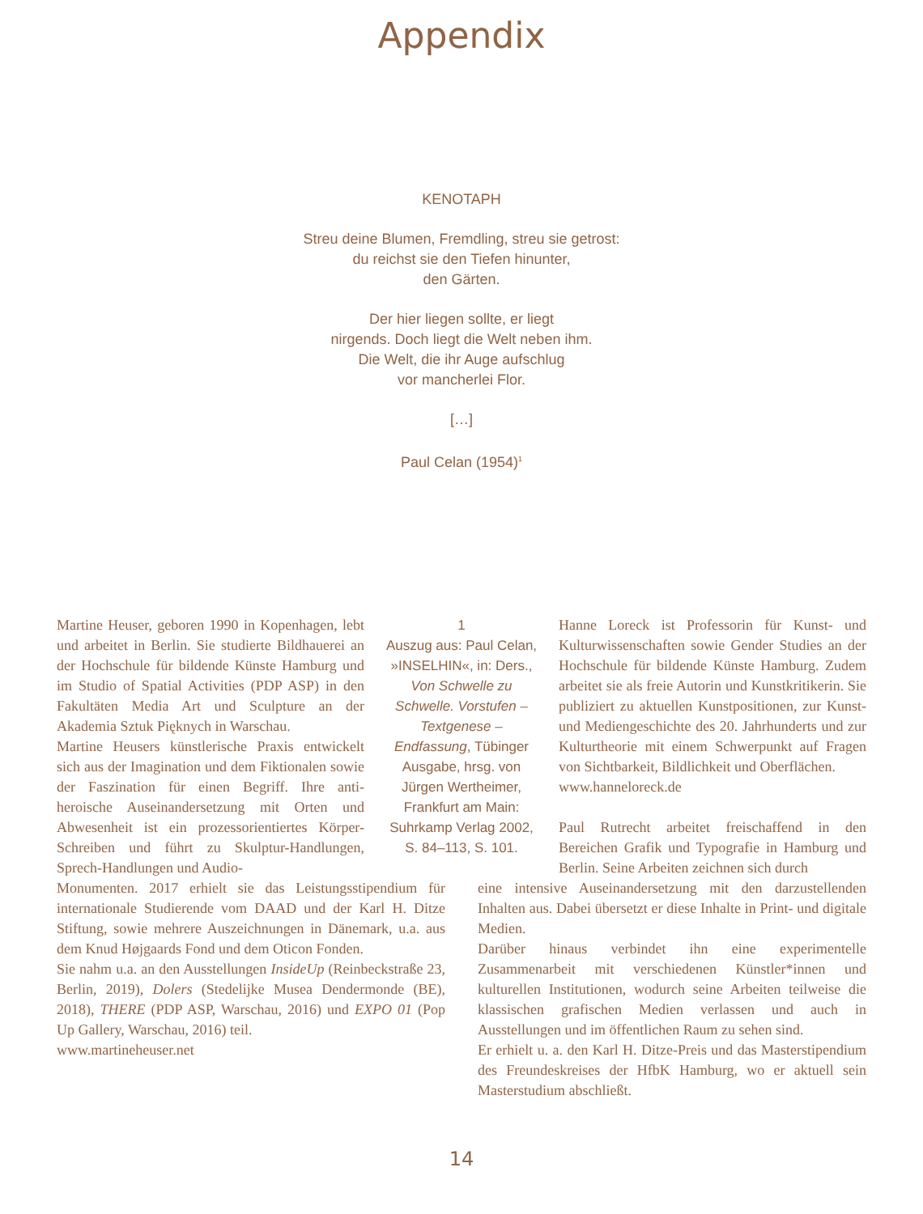Appendix
KENOTAPH
Streu deine Blumen, Fremdling, streu sie getrost:
du reichst sie den Tiefen hinunter,
den Gärten.
Der hier liegen sollte, er liegt
nirgends. Doch liegt die Welt neben ihm.
Die Welt, die ihr Auge aufschlug
vor mancherlei Flor.
[…]
Paul Celan (1954)<sup>1</sup>
Martine Heuser, geboren 1990 in Kopenhagen, lebt und arbeitet in Berlin. Sie studierte Bildhauerei an der Hochschule für bildende Künste Hamburg und im Studio of Spatial Activities (PDP ASP) in den Fakultäten Media Art und Sculpture an der Akademia Sztuk Pięknych in Warschau.
Martine Heusers künstlerische Praxis entwickelt sich aus der Imagination und dem Fiktionalen sowie der Faszination für einen Begriff. Ihre anti-heroische Auseinandersetzung mit Orten und Abwesenheit ist ein prozessorientiertes Körper-Schreiben und führt zu Skulptur-Handlungen, Sprech-Handlungen und Audio-
1
Auszug aus: Paul Celan, »INSELHIN«, in: Ders., Von Schwelle zu Schwelle. Vorstufen – Textgenese – Endfassung, Tübinger Ausgabe, hrsg. von Jürgen Wertheimer, Frankfurt am Main: Suhrkamp Verlag 2002, S. 84–113, S. 101.
Hanne Loreck ist Professorin für Kunst- und Kulturwissenschaften sowie Gender Studies an der Hochschule für bildende Künste Hamburg. Zudem arbeitet sie als freie Autorin und Kunstkritikerin. Sie publiziert zu aktuellen Kunstpositionen, zur Kunst- und Mediengeschichte des 20. Jahrhunderts und zur Kulturtheorie mit einem Schwerpunkt auf Fragen von Sichtbarkeit, Bildlichkeit und Oberflächen.
www.hanneloreck.de
Paul Rutrecht arbeitet freischaffend in den Bereichen Grafik und Typografie in Hamburg und Berlin. Seine Arbeiten zeichnen sich durch
Monumenten. 2017 erhielt sie das Leistungsstipendium für internationale Studierende vom DAAD und der Karl H. Ditze Stiftung, sowie mehrere Auszeichnungen in Dänemark, u.a. aus dem Knud Højgaards Fond und dem Oticon Fonden.
Sie nahm u.a. an den Ausstellungen InsideUp (Reinbeckstraße 23, Berlin, 2019), Dolers (Stedelijke Musea Dendermonde (BE), 2018), THERE (PDP ASP, Warschau, 2016) und EXPO 01 (Pop Up Gallery, Warschau, 2016) teil.
www.martineheuser.net
eine intensive Auseinandersetzung mit den darzustellenden Inhalten aus. Dabei übersetzt er diese Inhalte in Print- und digitale Medien.
Darüber hinaus verbindet ihn eine experimentelle Zusammenarbeit mit verschiedenen Künstler*innen und kulturellen Institutionen, wodurch seine Arbeiten teilweise die klassischen grafischen Medien verlassen und auch in Ausstellungen und im öffentlichen Raum zu sehen sind.
Er erhielt u. a. den Karl H. Ditze-Preis und das Masterstipendium des Freundeskreises der HfbK Hamburg, wo er aktuell sein Masterstudium abschließt.
14